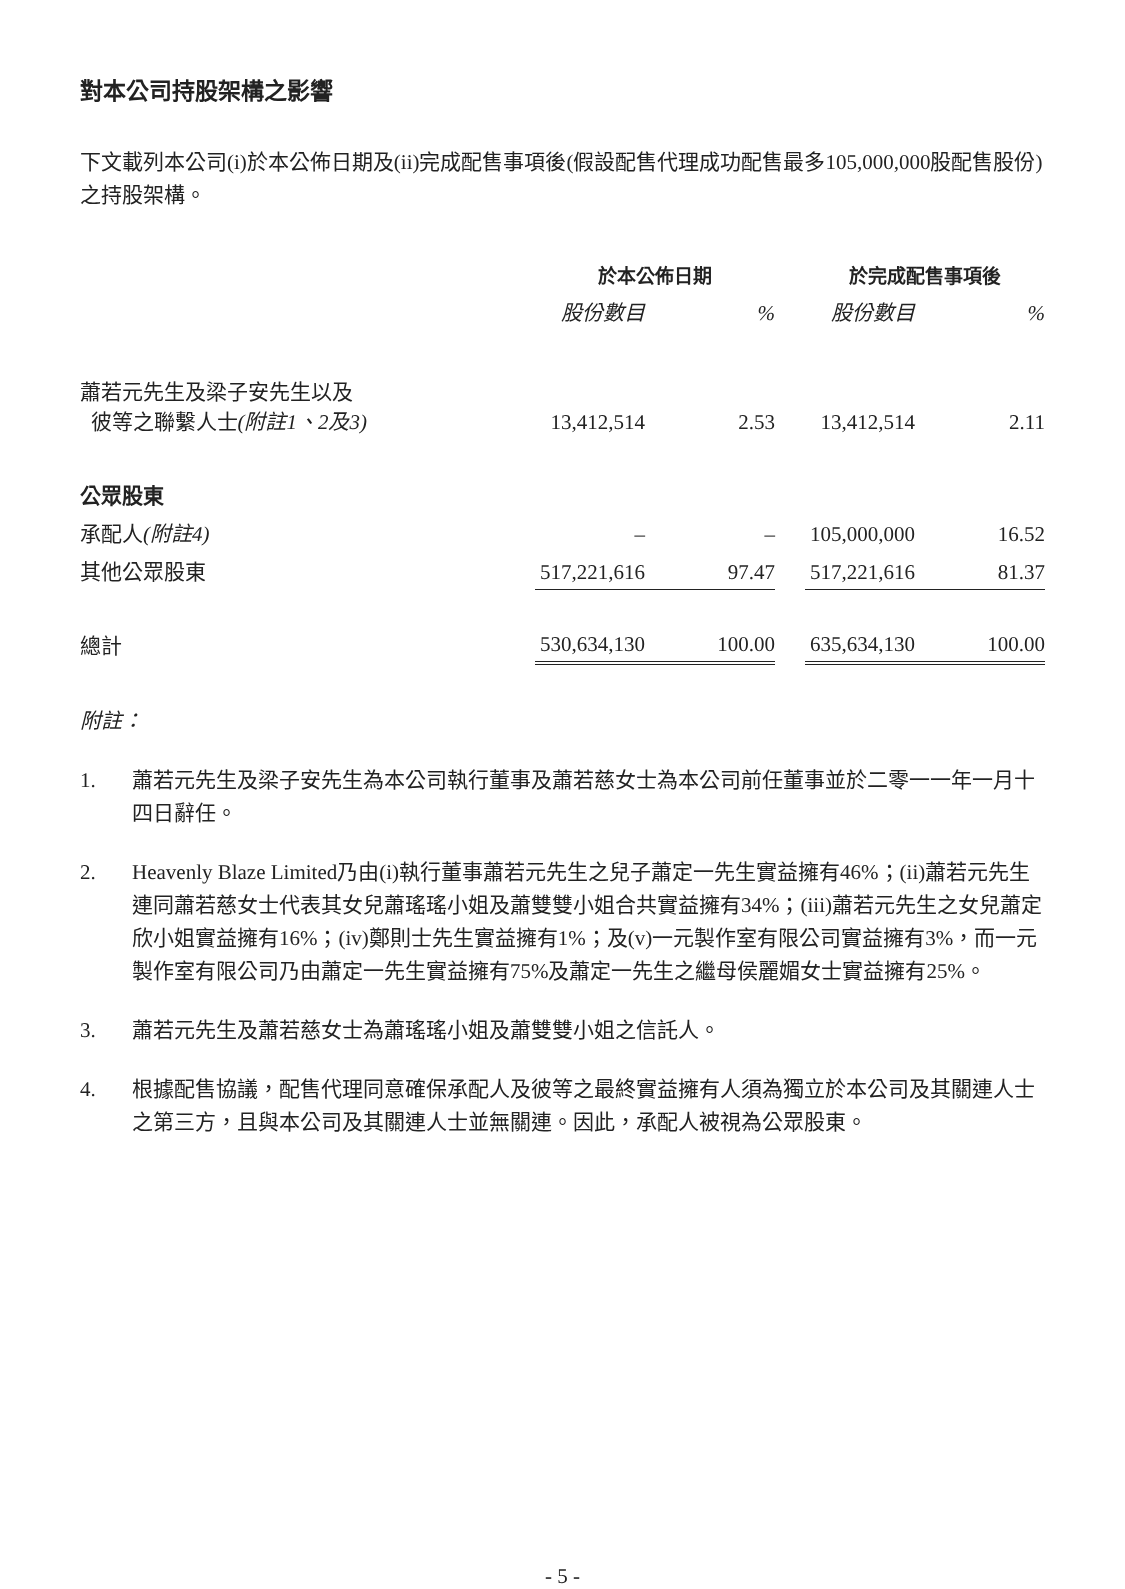對本公司持股架構之影響
下文載列本公司(i)於本公佈日期及(ii)完成配售事項後(假設配售代理成功配售最多105,000,000股配售股份)之持股架構。
| | 於本公佈日期 | | | 於完成配售事項後 | |
| --- | --- | --- | --- | --- | --- |
| | 股份數目 | % | | 股份數目 | % |
| 蕭若元先生及梁子安先生以及 彼等之聯繫人士 (附註1、2及3) | 13,412,514 | 2.53 | | 13,412,514 | 2.11 |
| 公眾股東 | | | | | |
| 承配人 (附註4) | – | – | | 105,000,000 | 16.52 |
| 其他公眾股東 | 517,221,616 | 97.47 | | 517,221,616 | 81.37 |
| 總計 | 530,634,130 | 100.00 | | 635,634,130 | 100.00 |
附註：
1. 蕭若元先生及梁子安先生為本公司執行董事及蕭若慈女士為本公司前任董事並於二零一一年一月十四日辭任。
2. Heavenly Blaze Limited乃由(i)執行董事蕭若元先生之兒子蕭定一先生實益擁有46%；(ii)蕭若元先生連同蕭若慈女士代表其女兒蕭瑤瑤小姐及蕭雙雙小姐合共實益擁有34%；(iii)蕭若元先生之女兒蕭定欣小姐實益擁有16%；(iv)鄭則士先生實益擁有1%；及(v)一元製作室有限公司實益擁有3%，而一元製作室有限公司乃由蕭定一先生實益擁有75%及蕭定一先生之繼母侯麗媚女士實益擁有25%。
3. 蕭若元先生及蕭若慈女士為蕭瑤瑤小姐及蕭雙雙小姐之信託人。
4. 根據配售協議，配售代理同意確保承配人及彼等之最終實益擁有人須為獨立於本公司及其關連人士之第三方，且與本公司及其關連人士並無關連。因此，承配人被視為公眾股東。
- 5 -